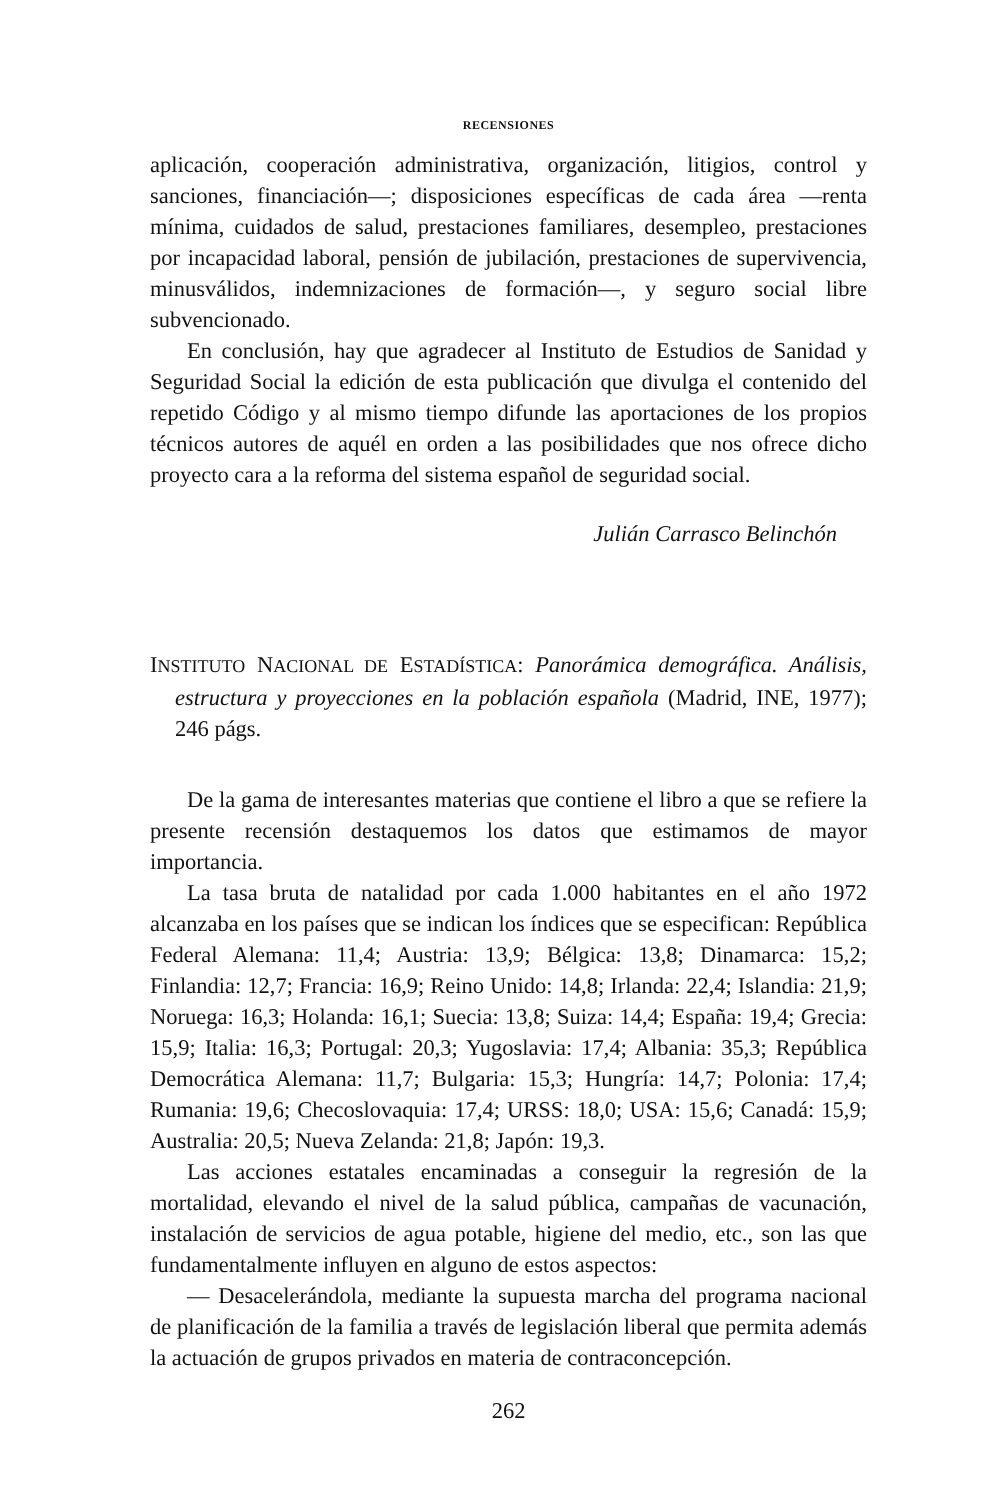RECENSIONES
aplicación, cooperación administrativa, organización, litigios, control y sanciones, financiación—; disposiciones específicas de cada área —renta mínima, cuidados de salud, prestaciones familiares, desempleo, prestaciones por incapacidad laboral, pensión de jubilación, prestaciones de supervivencia, minusválidos, indemnizaciones de formación—, y seguro social libre subvencionado.
En conclusión, hay que agradecer al Instituto de Estudios de Sanidad y Seguridad Social la edición de esta publicación que divulga el contenido del repetido Código y al mismo tiempo difunde las aportaciones de los propios técnicos autores de aquél en orden a las posibilidades que nos ofrece dicho proyecto cara a la reforma del sistema español de seguridad social.
Julián Carrasco Belinchón
INSTITUTO NACIONAL DE ESTADÍSTICA: Panorámica demográfica. Análisis, estructura y proyecciones en la población española (Madrid, INE, 1977); 246 págs.
De la gama de interesantes materias que contiene el libro a que se refiere la presente recensión destaquemos los datos que estimamos de mayor importancia.
La tasa bruta de natalidad por cada 1.000 habitantes en el año 1972 alcanzaba en los países que se indican los índices que se especifican: República Federal Alemana: 11,4; Austria: 13,9; Bélgica: 13,8; Dinamarca: 15,2; Finlandia: 12,7; Francia: 16,9; Reino Unido: 14,8; Irlanda: 22,4; Islandia: 21,9; Noruega: 16,3; Holanda: 16,1; Suecia: 13,8; Suiza: 14,4; España: 19,4; Grecia: 15,9; Italia: 16,3; Portugal: 20,3; Yugoslavia: 17,4; Albania: 35,3; República Democrática Alemana: 11,7; Bulgaria: 15,3; Hungría: 14,7; Polonia: 17,4; Rumania: 19,6; Checoslovaquia: 17,4; URSS: 18,0; USA: 15,6; Canadá: 15,9; Australia: 20,5; Nueva Zelanda: 21,8; Japón: 19,3.
Las acciones estatales encaminadas a conseguir la regresión de la mortalidad, elevando el nivel de la salud pública, campañas de vacunación, instalación de servicios de agua potable, higiene del medio, etc., son las que fundamentalmente influyen en alguno de estos aspectos:
— Desacelerándola, mediante la supuesta marcha del programa nacional de planificación de la familia a través de legislación liberal que permita además la actuación de grupos privados en materia de contraconcepción.
262